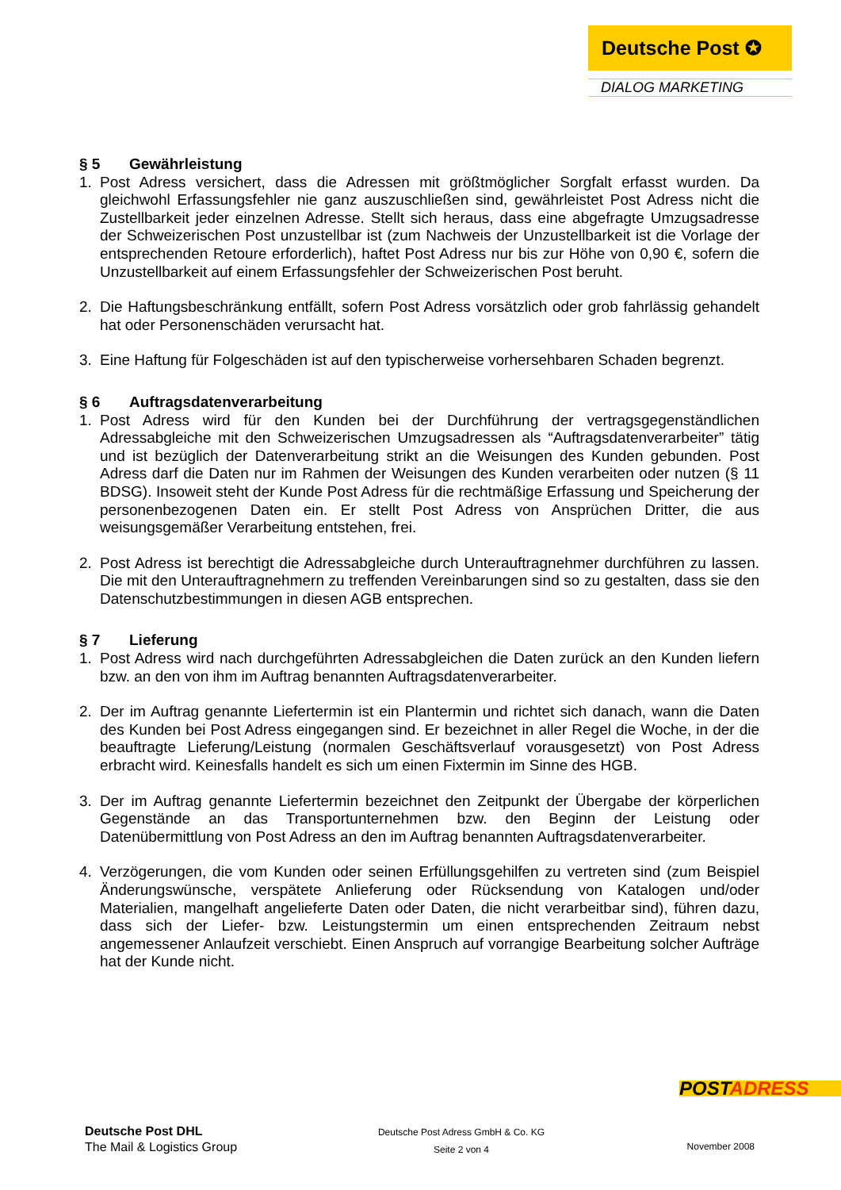Deutsche Post ✪
DIALOG MARKETING
§ 5 Gewährleistung
1. Post Adress versichert, dass die Adressen mit größtmöglicher Sorgfalt erfasst wurden. Da gleichwohl Erfassungsfehler nie ganz auszuschließen sind, gewährleistet Post Adress nicht die Zustellbarkeit jeder einzelnen Adresse. Stellt sich heraus, dass eine abgefragte Umzugsadresse der Schweizerischen Post unzustellbar ist (zum Nachweis der Unzustellbarkeit ist die Vorlage der entsprechenden Retoure erforderlich), haftet Post Adress nur bis zur Höhe von 0,90 €, sofern die Unzustellbarkeit auf einem Erfassungsfehler der Schweizerischen Post beruht.
2. Die Haftungsbeschränkung entfällt, sofern Post Adress vorsätzlich oder grob fahrlässig gehandelt hat oder Personenschäden verursacht hat.
3. Eine Haftung für Folgeschäden ist auf den typischerweise vorhersehbaren Schaden begrenzt.
§ 6 Auftragsdatenverarbeitung
1. Post Adress wird für den Kunden bei der Durchführung der vertragsgegenständlichen Adressabgleiche mit den Schweizerischen Umzugsadressen als “Auftragsdatenverarbeiter” tätig und ist bezüglich der Datenverarbeitung strikt an die Weisungen des Kunden gebunden. Post Adress darf die Daten nur im Rahmen der Weisungen des Kunden verarbeiten oder nutzen (§ 11 BDSG). Insoweit steht der Kunde Post Adress für die rechtmäßige Erfassung und Speicherung der personenbezogenen Daten ein. Er stellt Post Adress von Ansprüchen Dritter, die aus weisungsgemäßer Verarbeitung entstehen, frei.
2. Post Adress ist berechtigt die Adressabgleiche durch Unterauftragnehmer durchführen zu lassen. Die mit den Unterauftragnehmern zu treffenden Vereinbarungen sind so zu gestalten, dass sie den Datenschutzbestimmungen in diesen AGB entsprechen.
§ 7 Lieferung
1. Post Adress wird nach durchgeführten Adressabgleichen die Daten zurück an den Kunden liefern bzw. an den von ihm im Auftrag benannten Auftragsdatenverarbeiter.
2. Der im Auftrag genannte Liefertermin ist ein Plantermin und richtet sich danach, wann die Daten des Kunden bei Post Adress eingegangen sind. Er bezeichnet in aller Regel die Woche, in der die beauftragte Lieferung/Leistung (normalen Geschäftsverlauf vorausgesetzt) von Post Adress erbracht wird. Keinesfalls handelt es sich um einen Fixtermin im Sinne des HGB.
3. Der im Auftrag genannte Liefertermin bezeichnet den Zeitpunkt der Übergabe der körperlichen Gegenstände an das Transportunternehmen bzw. den Beginn der Leistung oder Datenübermittlung von Post Adress an den im Auftrag benannten Auftragsdatenverarbeiter.
4. Verzögerungen, die vom Kunden oder seinen Erfüllungsgehilfen zu vertreten sind (zum Beispiel Änderungswünsche, verspätete Anlieferung oder Rücksendung von Katalogen und/oder Materialien, mangelhaft angelieferte Daten oder Daten, die nicht verarbeitbar sind), führen dazu, dass sich der Liefer- bzw. Leistungstermin um einen entsprechenden Zeitraum nebst angemessener Anlaufzeit verschiebt. Einen Anspruch auf vorrangige Bearbeitung solcher Aufträge hat der Kunde nicht.
POSTADRESS
Deutsche Post DHL
The Mail & Logistics Group
Deutsche Post Adress GmbH & Co. KG
Seite 2 von 4
November 2008